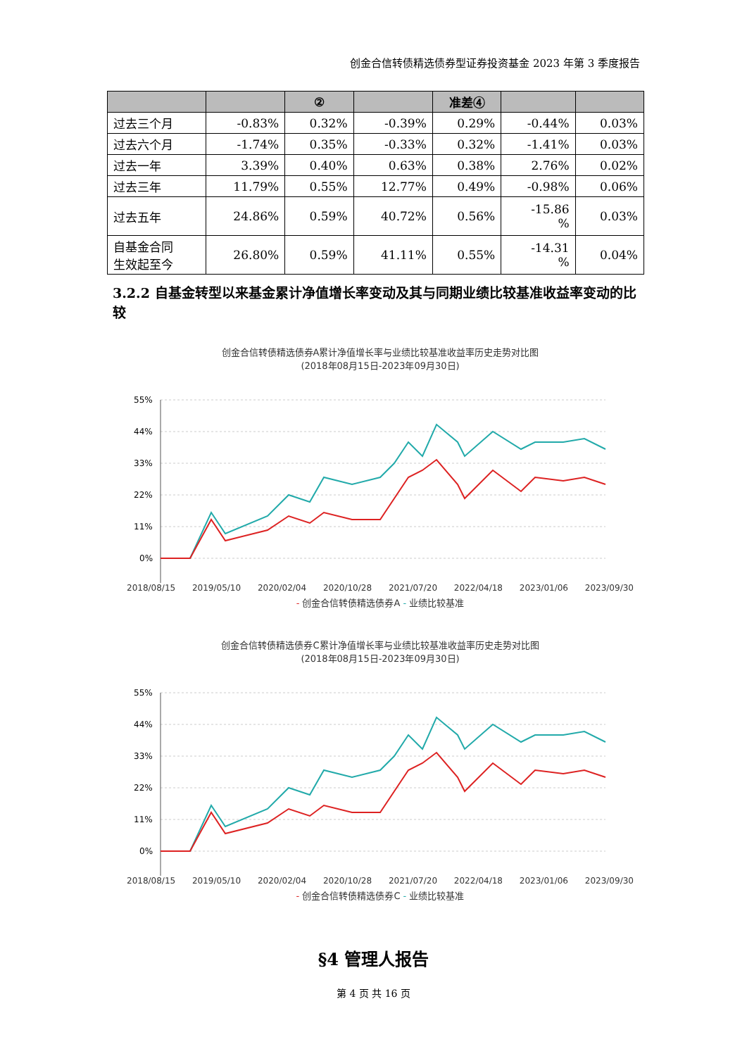创金合信转债精选债券型证券投资基金 2023 年第 3 季度报告
| | | ② | | 准差④ | | |
| --- | --- | --- | --- | --- | --- | --- |
| 过去三个月 | -0.83% | 0.32% | -0.39% | 0.29% | -0.44% | 0.03% |
| 过去六个月 | -1.74% | 0.35% | -0.33% | 0.32% | -1.41% | 0.03% |
| 过去一年 | 3.39% | 0.40% | 0.63% | 0.38% | 2.76% | 0.02% |
| 过去三年 | 11.79% | 0.55% | 12.77% | 0.49% | -0.98% | 0.06% |
| 过去五年 | 24.86% | 0.59% | 40.72% | 0.56% | -15.86 % | 0.03% |
| 自基金合同 生效起至今 | 26.80% | 0.59% | 41.11% | 0.55% | -14.31 % | 0.04% |
3.2.2 自基金转型以来基金累计净值增长率变动及其与同期业绩比较基准收益率变动的比较
创金合信转债精选债券A累计净值增长率与业绩比较基准收益率历史走势对比图
(2018年08月15日-2023年09月30日)
55%
44%
33%
22%
11%
0%
2018/08/15 2019/05/10 2020/02/04 2020/10/28 2021/07/20 2022/04/18 2023/01/06 2023/09/30
- 创金合信转债精选债券A - 业绩比较基准
创金合信转债精选债券C累计净值增长率与业绩比较基准收益率历史走势对比图
(2018年08月15日-2023年09月30日)
55%
44%
33%
22%
11%
0%
2018/08/15 2019/05/10 2020/02/04 2020/10/28 2021/07/20 2022/04/18 2023/01/06 2023/09/30
- 创金合信转债精选债券C - 业绩比较基准
§4 管理人报告
第 4 页 共 16 页